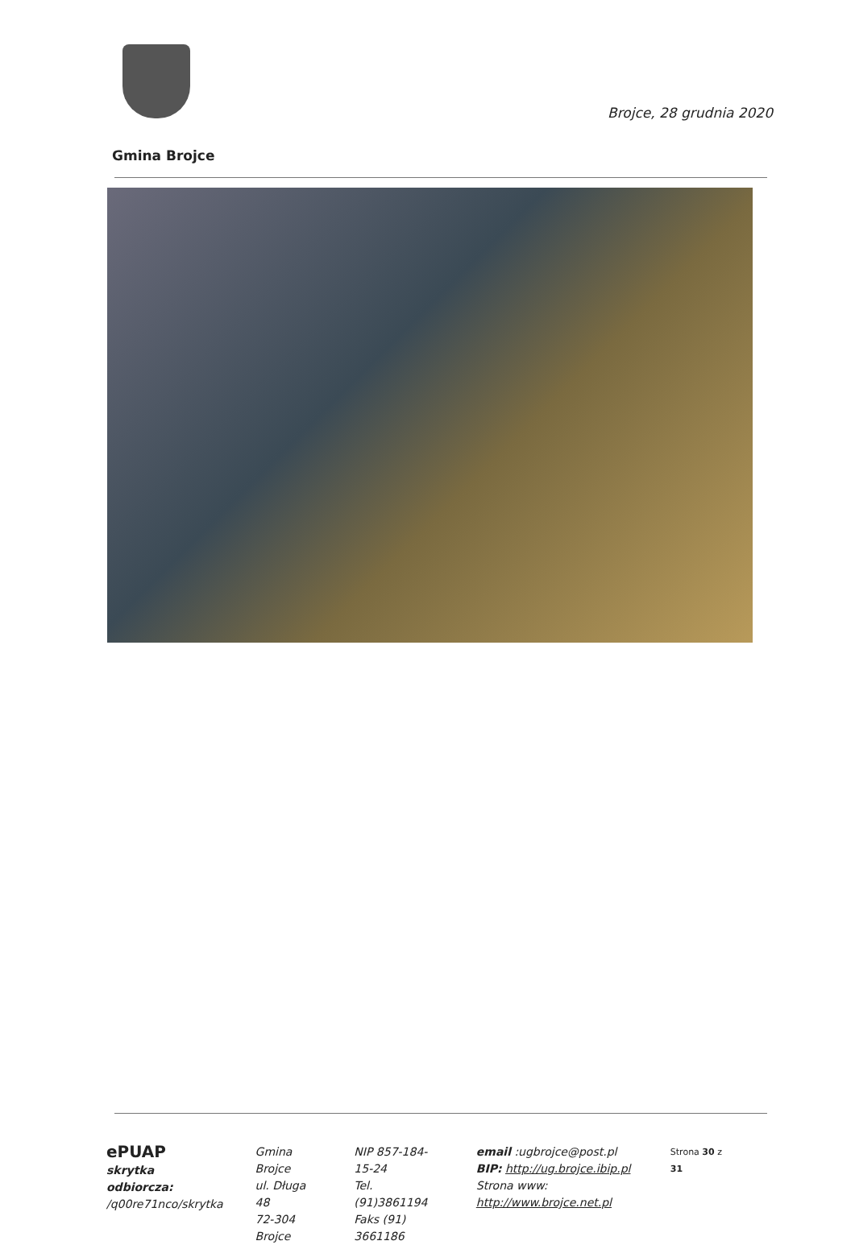Brojce, 28 grudnia 2020
Gmina Brojce
ePUAP
skrytka odbiorcza:
/q00re71nco/skrytka
Gmina Brojce
ul. Długa 48
72-304 Brojce
NIP 857-184-15-24
Tel. (91)3861194
Faks (91) 3661186
email :ugbrojce@post.pl
BIP: http://ug.brojce.ibip.pl
Strona www: http://www.brojce.net.pl
Strona 30 z 31